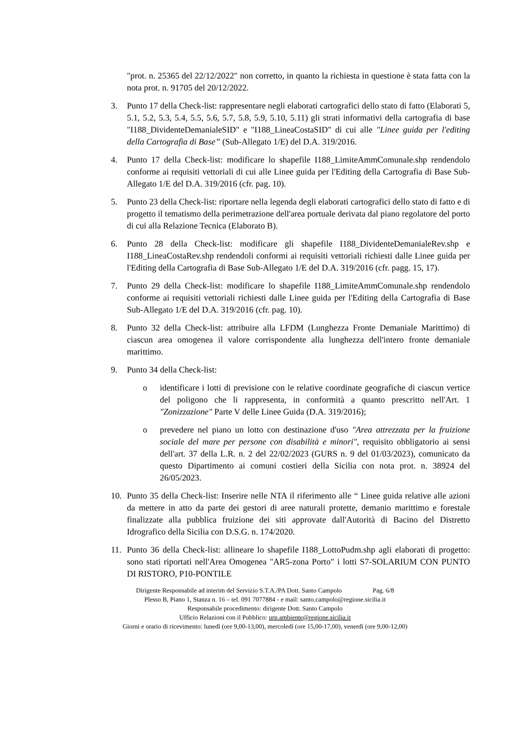"prot. n. 25365 del 22/12/2022" non corretto, in quanto la richiesta in questione è stata fatta con la nota prot. n. 91705 del 20/12/2022.
3. Punto 17 della Check-list: rappresentare negli elaborati cartografici dello stato di fatto (Elaborati 5, 5.1, 5.2, 5.3, 5.4, 5.5, 5.6, 5.7, 5.8, 5.9, 5.10, 5.11) gli strati informativi della cartografia di base "I188_DividenteDemanialeSID" e "I188_LineaCostaSID" di cui alle "Linee guida per l'editing della Cartografia di Base” (Sub-Allegato 1/E) del D.A. 319/2016.
4. Punto 17 della Check-list: modificare lo shapefile I188_LimiteAmmComunale.shp rendendolo conforme ai requisiti vettoriali di cui alle Linee guida per l'Editing della Cartografia di Base Sub-Allegato 1/E del D.A. 319/2016 (cfr. pag. 10).
5. Punto 23 della Check-list: riportare nella legenda degli elaborati cartografici dello stato di fatto e di progetto il tematismo della perimetrazione dell'area portuale derivata dal piano regolatore del porto di cui alla Relazione Tecnica (Elaborato B).
6. Punto 28 della Check-list: modificare gli shapefile I188_DividenteDemanialeRev.shp e I188_LineaCostaRev.shp rendendoli conformi ai requisiti vettoriali richiesti dalle Linee guida per l'Editing della Cartografia di Base Sub-Allegato 1/E del D.A. 319/2016 (cfr. pagg. 15, 17).
7. Punto 29 della Check-list: modificare lo shapefile I188_LimiteAmmComunale.shp rendendolo conforme ai requisiti vettoriali richiesti dalle Linee guida per l'Editing della Cartografia di Base Sub-Allegato 1/E del D.A. 319/2016 (cfr. pag. 10).
8. Punto 32 della Check-list: attribuire alla LFDM (Lunghezza Fronte Demaniale Marittimo) di ciascun area omogenea il valore corrispondente alla lunghezza dell'intero fronte demaniale marittimo.
9. Punto 34 della Check-list:
o identificare i lotti di previsione con le relative coordinate geografiche di ciascun vertice del poligono che li rappresenta, in conformità a quanto prescritto nell'Art. 1 "Zonizzazione" Parte V delle Linee Guida (D.A. 319/2016);
o prevedere nel piano un lotto con destinazione d'uso "Area attrezzata per la fruizione sociale del mare per persone con disabilità e minori", requisito obbligatorio ai sensi dell'art. 37 della L.R. n. 2 del 22/02/2023 (GURS n. 9 del 01/03/2023), comunicato da questo Dipartimento ai comuni costieri della Sicilia con nota prot. n. 38924 del 26/05/2023.
10. Punto 35 della Check-list: Inserire nelle NTA il riferimento alle “ Linee guida relative alle azioni da mettere in atto da parte dei gestori di aree naturali protette, demanio marittimo e forestale finalizzate alla pubblica fruizione dei siti approvate dall'Autorità di Bacino del Distretto Idrografico della Sicilia con D.S.G. n. 174/2020.
11. Punto 36 della Check-list: allineare lo shapefile I188_LottoPudm.shp agli elaborati di progetto: sono stati riportati nell'Area Omogenea "AR5-zona Porto" i lotti S7-SOLARIUM CON PUNTO DI RISTORO, P10-PONTILE
Dirigente Responsabile ad interim del Servizio S.T.A./PA Dott. Santo Campolo Pag. 6/8
Plesso B, Piano 1, Stanza n. 16 – tel. 091 7077884 - e mail: santo.campolo@regione.sicilia.it
Responsabile procedimento: dirigente Dott. Santo Campolo
Ufficio Relazioni con il Pubblico: urp.ambiente@regione.sicilia.it
Giorni e orario di ricevimento: lunedì (ore 9,00-13,00), mercoledì (ore 15,00-17,00), venerdì (ore 9,00-12,00)